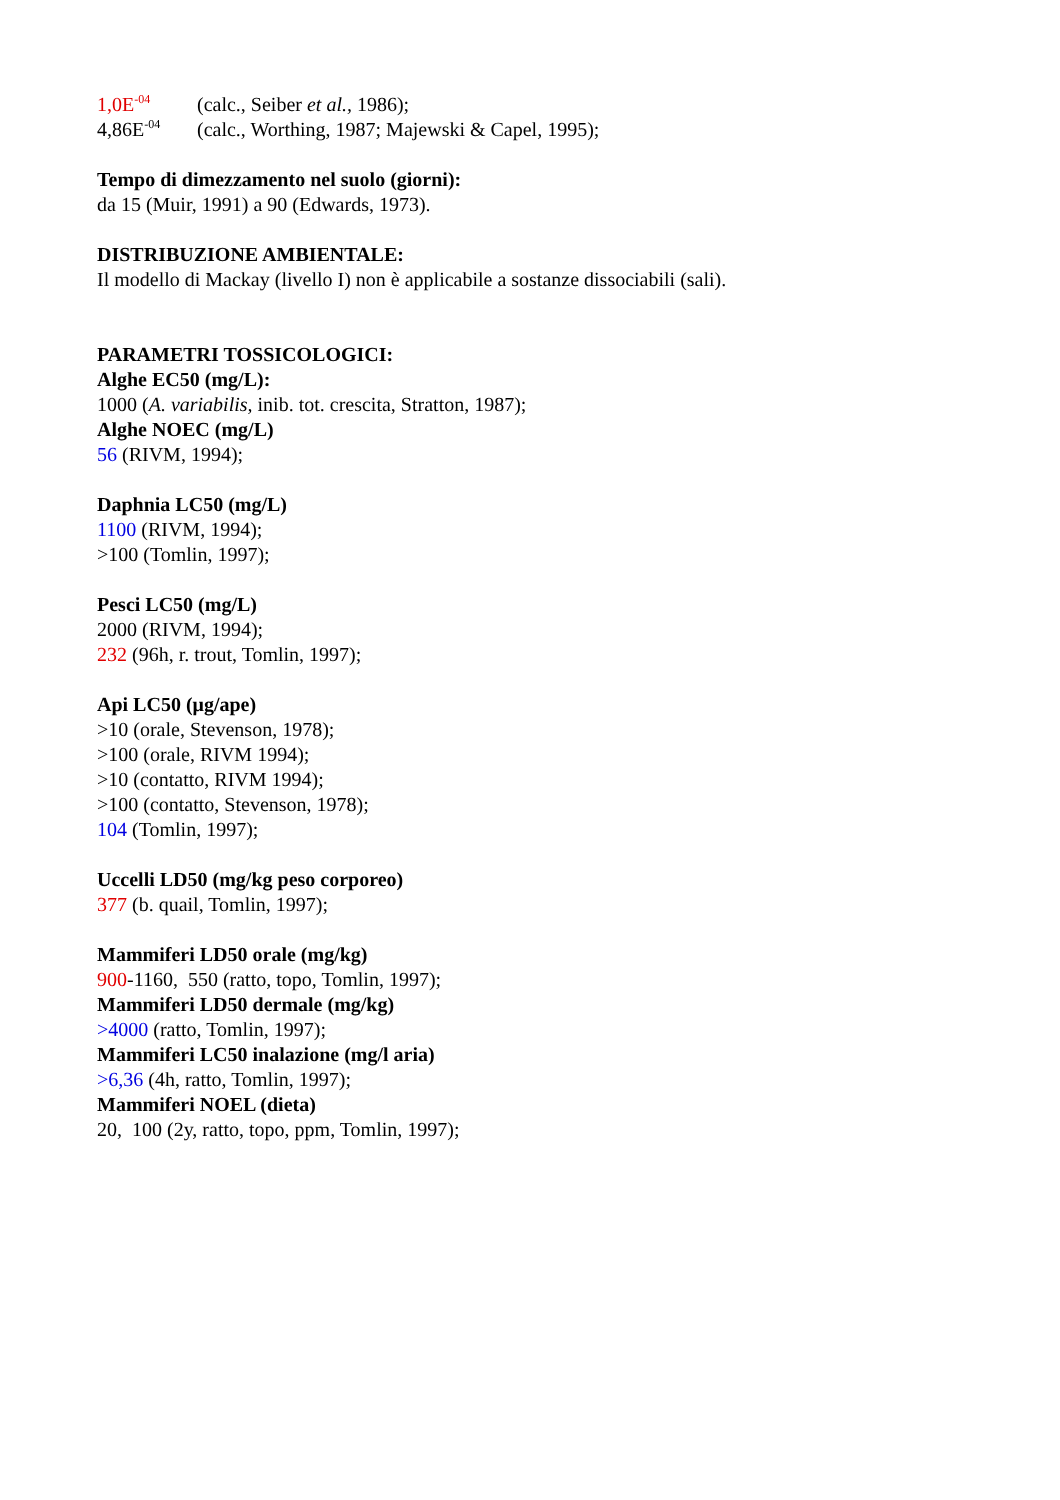1,0E<sup>-04</sup> (calc., Seiber et al., 1986);
4,86E<sup>-04</sup> (calc., Worthing, 1987; Majewski & Capel, 1995);
Tempo di dimezzamento nel suolo (giorni):
da 15 (Muir, 1991) a 90 (Edwards, 1973).
DISTRIBUZIONE AMBIENTALE:
Il modello di Mackay (livello I) non è applicabile a sostanze dissociabili (sali).
PARAMETRI TOSSICOLOGICI:
Alghe EC50 (mg/L):
1000 (A. variabilis, inib. tot. crescita, Stratton, 1987);
Alghe NOEC (mg/L)
56 (RIVM, 1994);
Daphnia LC50 (mg/L)
1100 (RIVM, 1994);
>100 (Tomlin, 1997);
Pesci LC50 (mg/L)
2000 (RIVM, 1994);
232 (96h, r. trout, Tomlin, 1997);
Api LC50 (μg/ape)
>10 (orale, Stevenson, 1978);
>100 (orale, RIVM 1994);
>10 (contatto, RIVM 1994);
>100 (contatto, Stevenson, 1978);
104 (Tomlin, 1997);
Uccelli LD50 (mg/kg peso corporeo)
377 (b. quail, Tomlin, 1997);
Mammiferi LD50 orale (mg/kg)
900-1160, 550 (ratto, topo, Tomlin, 1997);
Mammiferi LD50 dermale (mg/kg)
>4000 (ratto, Tomlin, 1997);
Mammiferi LC50 inalazione (mg/l aria)
>6,36 (4h, ratto, Tomlin, 1997);
Mammiferi NOEL (dieta)
20, 100 (2y, ratto, topo, ppm, Tomlin, 1997);